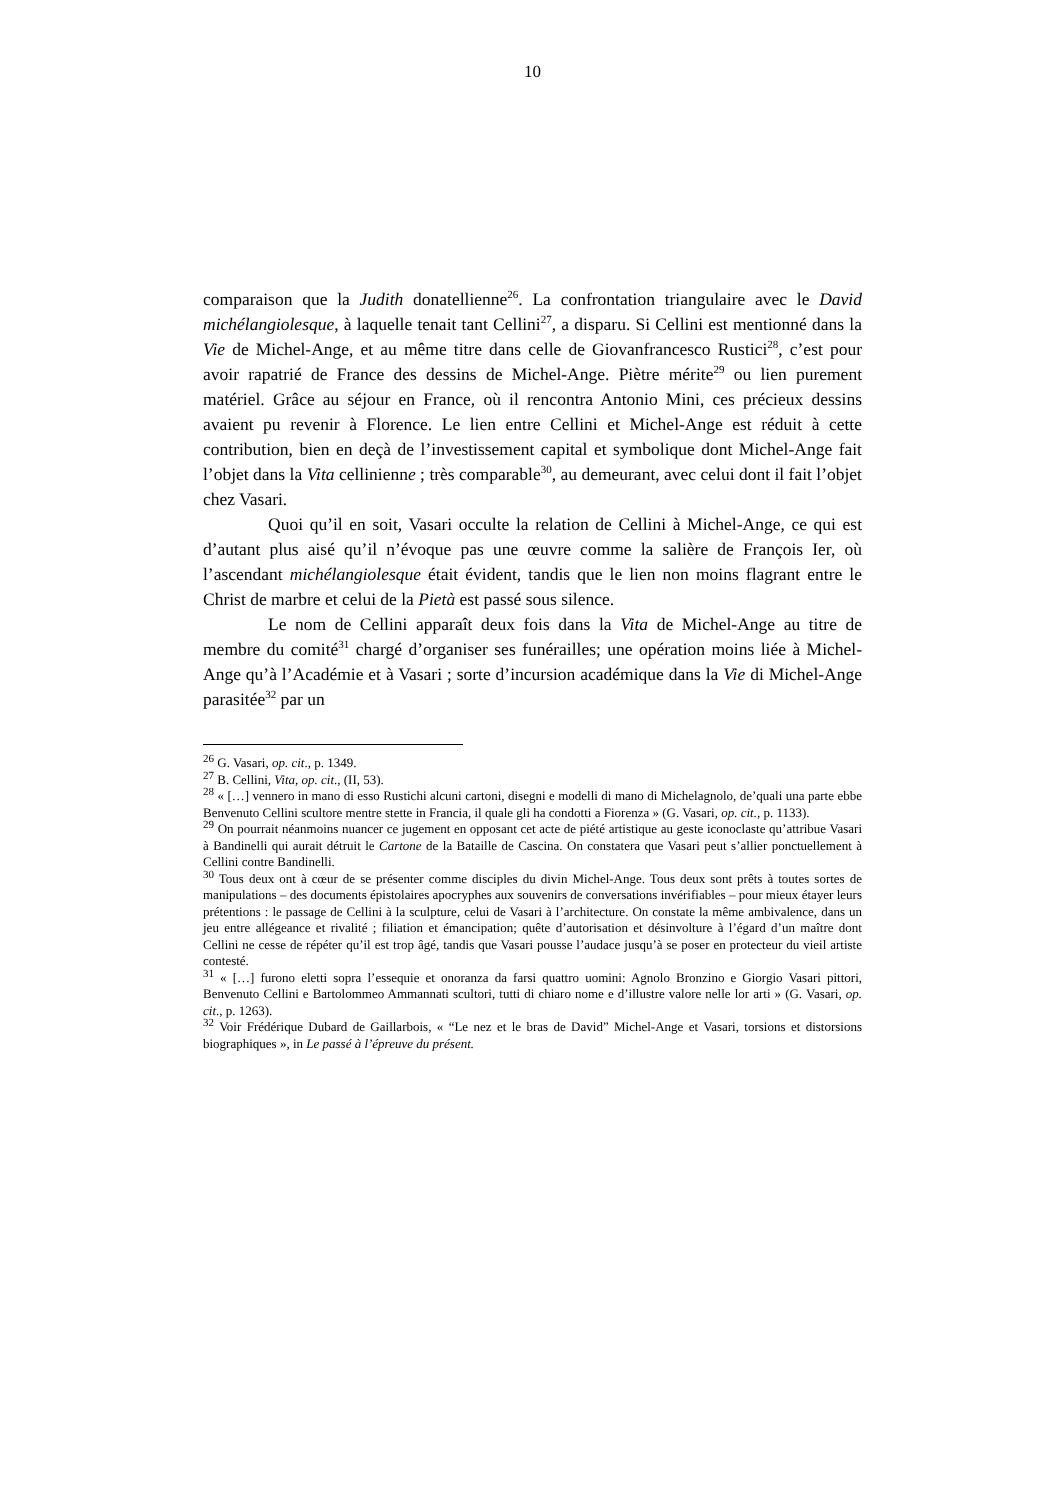10
comparaison que la Judith donatellienne<sup>26</sup>. La confrontation triangulaire avec le David michélangiolesque, à laquelle tenait tant Cellini<sup>27</sup>, a disparu. Si Cellini est mentionné dans la Vie de Michel-Ange, et au même titre dans celle de Giovanfrancesco Rustici<sup>28</sup>, c’est pour avoir rapatrié de France des dessins de Michel-Ange. Piètre mérite<sup>29</sup> ou lien purement matériel. Grâce au séjour en France, où il rencontra Antonio Mini, ces précieux dessins avaient pu revenir à Florence. Le lien entre Cellini et Michel-Ange est réduit à cette contribution, bien en deçà de l’investissement capital et symbolique dont Michel-Ange fait l’objet dans la Vita cellinienne ; très comparable<sup>30</sup>, au demeurant, avec celui dont il fait l’objet chez Vasari.
Quoi qu’il en soit, Vasari occulte la relation de Cellini à Michel-Ange, ce qui est d’autant plus aisé qu’il n’évoque pas une œuvre comme la salière de François Ier, où l’ascendant michélangiolesque était évident, tandis que le lien non moins flagrant entre le Christ de marbre et celui de la Pietà est passé sous silence.
Le nom de Cellini apparaît deux fois dans la Vita de Michel-Ange au titre de membre du comité<sup>31</sup> chargé d’organiser ses funérailles; une opération moins liée à Michel-Ange qu’à l’Académie et à Vasari ; sorte d’incursion académique dans la Vie di Michel-Ange parasitée<sup>32</sup> par un
<sup>26</sup> G. Vasari, op. cit., p. 1349.
<sup>27</sup> B. Cellini, Vita, op. cit., (II, 53).
<sup>28</sup> « […] vennero in mano di esso Rustichi alcuni cartoni, disegni e modelli di mano di Michelagnolo, de’quali una parte ebbe Benvenuto Cellini scultore mentre stette in Francia, il quale gli ha condotti a Fiorenza » (G. Vasari, op. cit., p. 1133).
<sup>29</sup> On pourrait néanmoins nuancer ce jugement en opposant cet acte de piété artistique au geste iconoclaste qu’attribue Vasari à Bandinelli qui aurait détruit le Cartone de la Bataille de Cascina. On constatera que Vasari peut s’allier ponctuellement à Cellini contre Bandinelli.
<sup>30</sup> Tous deux ont à cœur de se présenter comme disciples du divin Michel-Ange. Tous deux sont prêts à toutes sortes de manipulations – des documents épistolaires apocryphes aux souvenirs de conversations invérifiables – pour mieux étayer leurs prétentions : le passage de Cellini à la sculpture, celui de Vasari à l’architecture. On constate la même ambivalence, dans un jeu entre allégeance et rivalité ; filiation et émancipation; quête d’autorisation et désinvolture à l’égard d’un maître dont Cellini ne cesse de répéter qu’il est trop âgé, tandis que Vasari pousse l’audace jusqu’à se poser en protecteur du vieil artiste contesté.
<sup>31</sup> « […] furono eletti sopra l’essequie et onoranza da farsi quattro uomini: Agnolo Bronzino e Giorgio Vasari pittori, Benvenuto Cellini e Bartolommeo Ammannati scultori, tutti di chiaro nome e d’illustre valore nelle lor arti » (G. Vasari, op. cit., p. 1263).
<sup>32</sup> Voir Frédérique Dubard de Gaillarbois, « “Le nez et le bras de David” Michel-Ange et Vasari, torsions et distorsions biographiques », in Le passé à l’épreuve du présent.